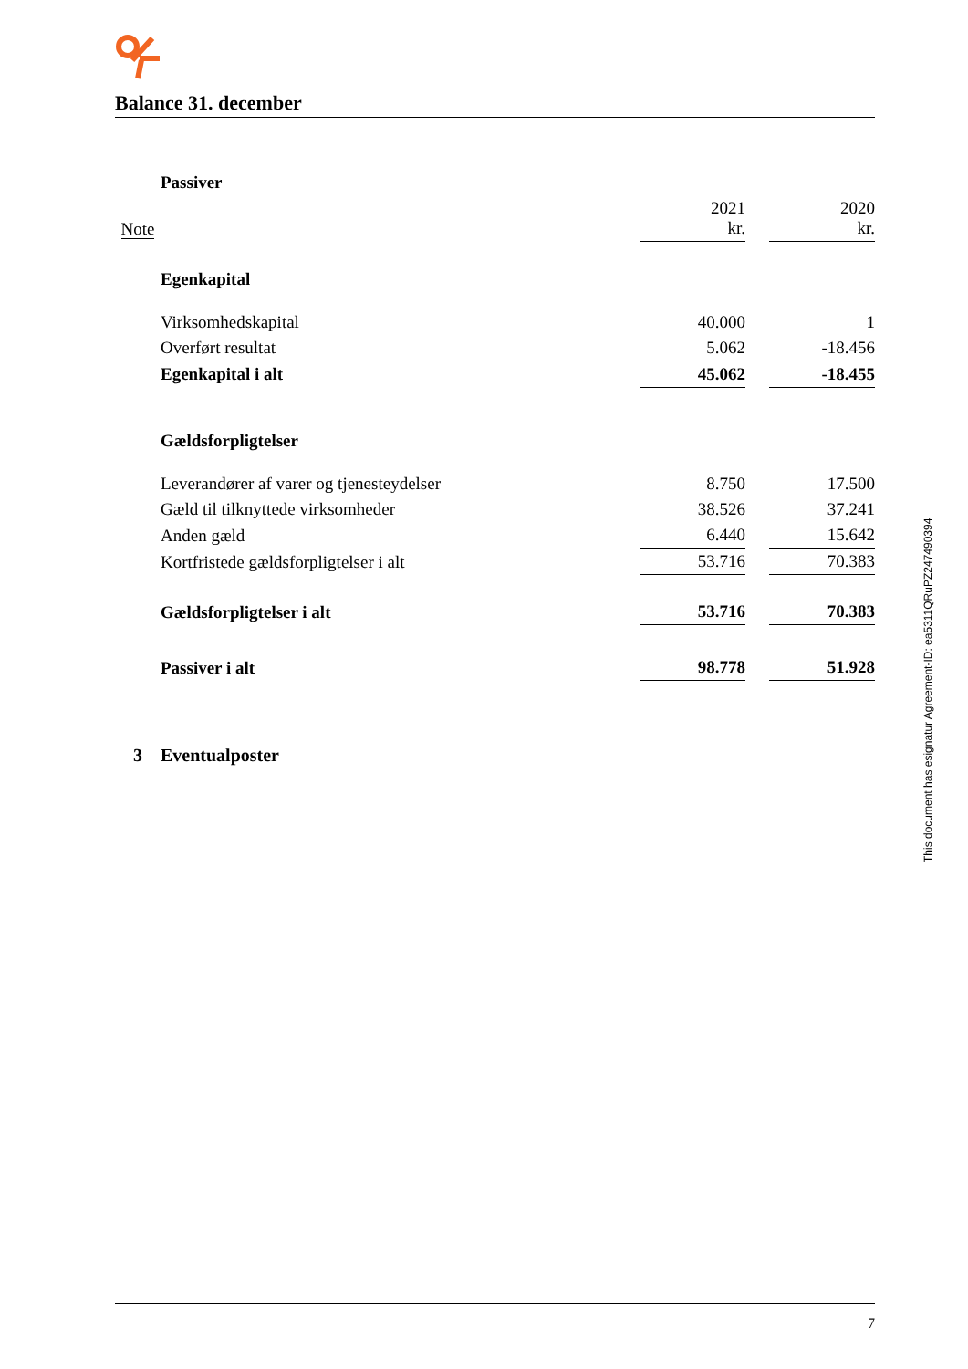Balance 31. december
| | Passiver | | | |
| Note | | 2021 kr. | | 2020 kr. |
| | Egenkapital | | | |
| | Virksomhedskapital | 40.000 | | 1 |
| | Overført resultat | 5.062 | | -18.456 |
| | Egenkapital i alt | 45.062 | | -18.455 |
| | Gældsforpligtelser | | | |
| | Leverandører af varer og tjenesteydelser | 8.750 | | 17.500 |
| | Gæld til tilknyttede virksomheder | 38.526 | | 37.241 |
| | Anden gæld | 6.440 | | 15.642 |
| | Kortfristede gældsforpligtelser i alt | 53.716 | | 70.383 |
| | Gældsforpligtelser i alt | 53.716 | | 70.383 |
| | Passiver i alt | 98.778 | | 51.928 |
| 3 | Eventualposter | | | |
This document has esignatur Agreement-ID: ea5311QRuPZ247490394
7